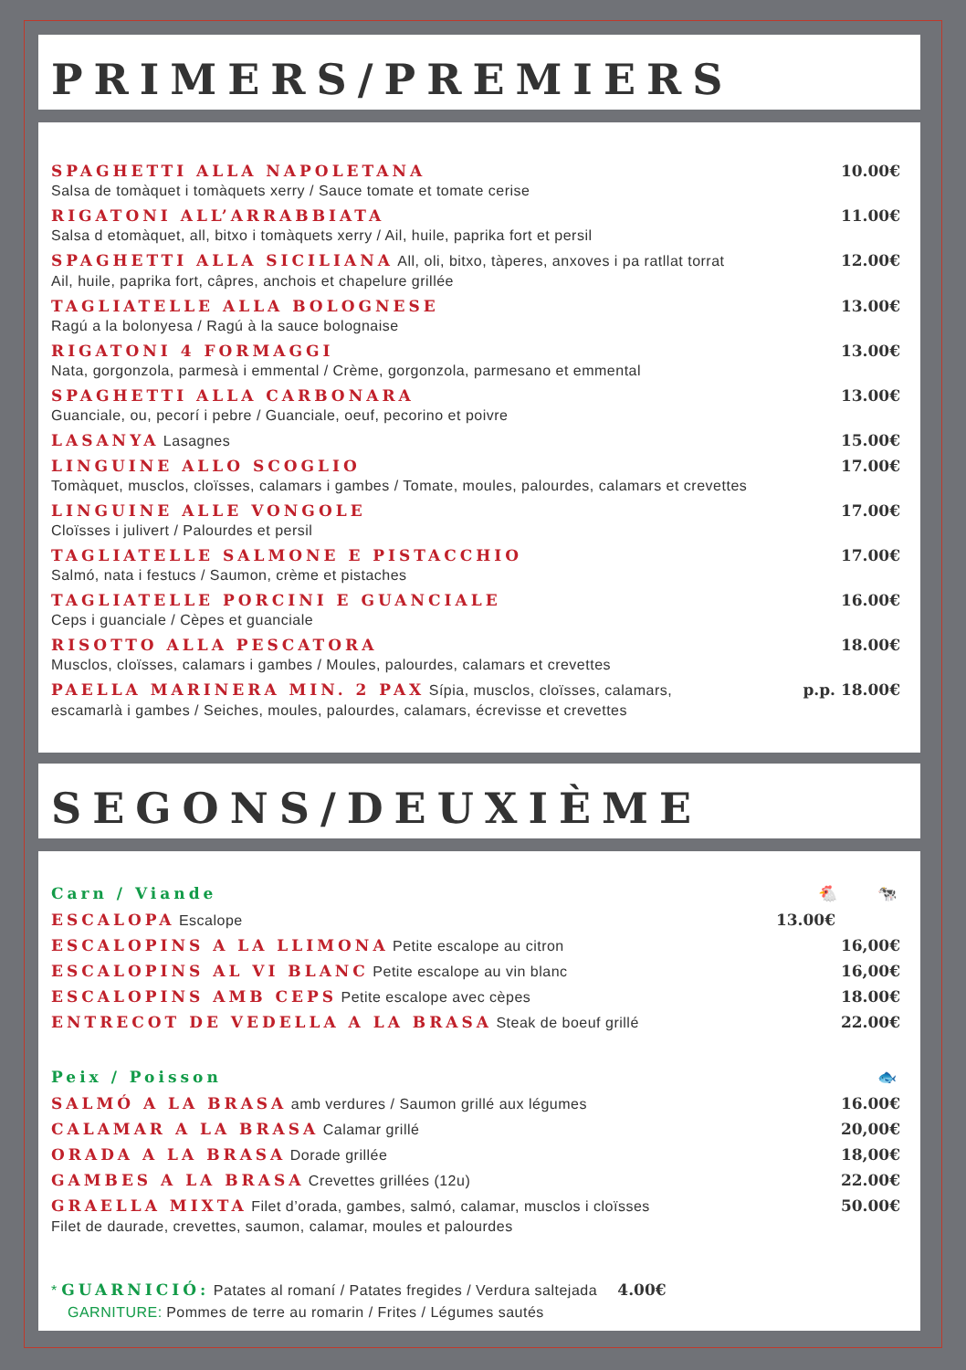PRIMERS/PREMIERS
SPAGHETTI ALLA NAPOLETANA 10.00€
Salsa de tomàquet i tomàquets xerry / Sauce tomate et tomate cerise
RIGATONI ALL’ARRABBIATA 11.00€
Salsa d etomàquet, all, bitxo i tomàquets xerry / Ail, huile, paprika fort et persil
SPAGHETTI ALLA SICILIANA All, oli, bitxo, tàperes, anxoves i pa ratllat torrat 12.00€
Ail, huile, paprika fort, câpres, anchois et chapelure grillée
TAGLIATELLE ALLA BOLOGNESE 13.00€
Ragú a la bolonyesa / Ragú à la sauce bolognaise
RIGATONI 4 FORMAGGI 13.00€
Nata, gorgonzola, parmesà i emmental / Crème, gorgonzola, parmesano et emmental
SPAGHETTI ALLA CARBONARA 13.00€
Guanciale, ou, pecorí i pebre / Guanciale, oeuf, pecorino et poivre
LASANYA Lasagnes 15.00€
LINGUINE ALLO SCOGLIO 17.00€
Tomàquet, musclos, cloïsses, calamars i gambes / Tomate, moules, palourdes, calamars et crevettes
LINGUINE ALLE VONGOLE 17.00€
Cloïsses i julivert / Palourdes et persil
TAGLIATELLE SALMONE E PISTACCHIO 17.00€
Salmó, nata i festucs / Saumon, crème et pistaches
TAGLIATELLE PORCINI E GUANCIALE 16.00€
Ceps i guanciale / Cèpes et guanciale
RISOTTO ALLA PESCATORA 18.00€
Musclos, cloïsses, calamars i gambes / Moules, palourdes, calamars et crevettes
PAELLA MARINERA MIN. 2 PAX Sípia, musclos, cloïsses, calamars, p.p. 18.00€
escamarlà i gambes / Seiches, moules, palourdes, calamars, écrevisse et crevettes
SEGONS/DEUXIÈME
Carn / Viande 🐔 🐄
ESCALOPA Escalope 13.00€
ESCALOPINS A LA LLIMONA Petite escalope au citron 16,00€
ESCALOPINS AL VI BLANC Petite escalope au vin blanc 16,00€
ESCALOPINS AMB CEPS Petite escalope avec cèpes 18.00€
ENTRECOT DE VEDELLA A LA BRASA Steak de boeuf grillé 22.00€
Peix / Poisson 🐟
SALMÓ A LA BRASA amb verdures / Saumon grillé aux légumes 16.00€
CALAMAR A LA BRASA Calamar grillé 20,00€
ORADA A LA BRASA Dorade grillée 18,00€
GAMBES A LA BRASA Crevettes grillées (12u) 22.00€
GRAELLA MIXTA Filet d’orada, gambes, salmó, calamar, musclos i cloïsses 50.00€
Filet de daurade, crevettes, saumon, calamar, moules et palourdes
* GUARNICIÓ: Patates al romaní / Patates fregides / Verdura saltejada 4.00€
GARNITURE: Pommes de terre au romarin / Frites / Légumes sautés